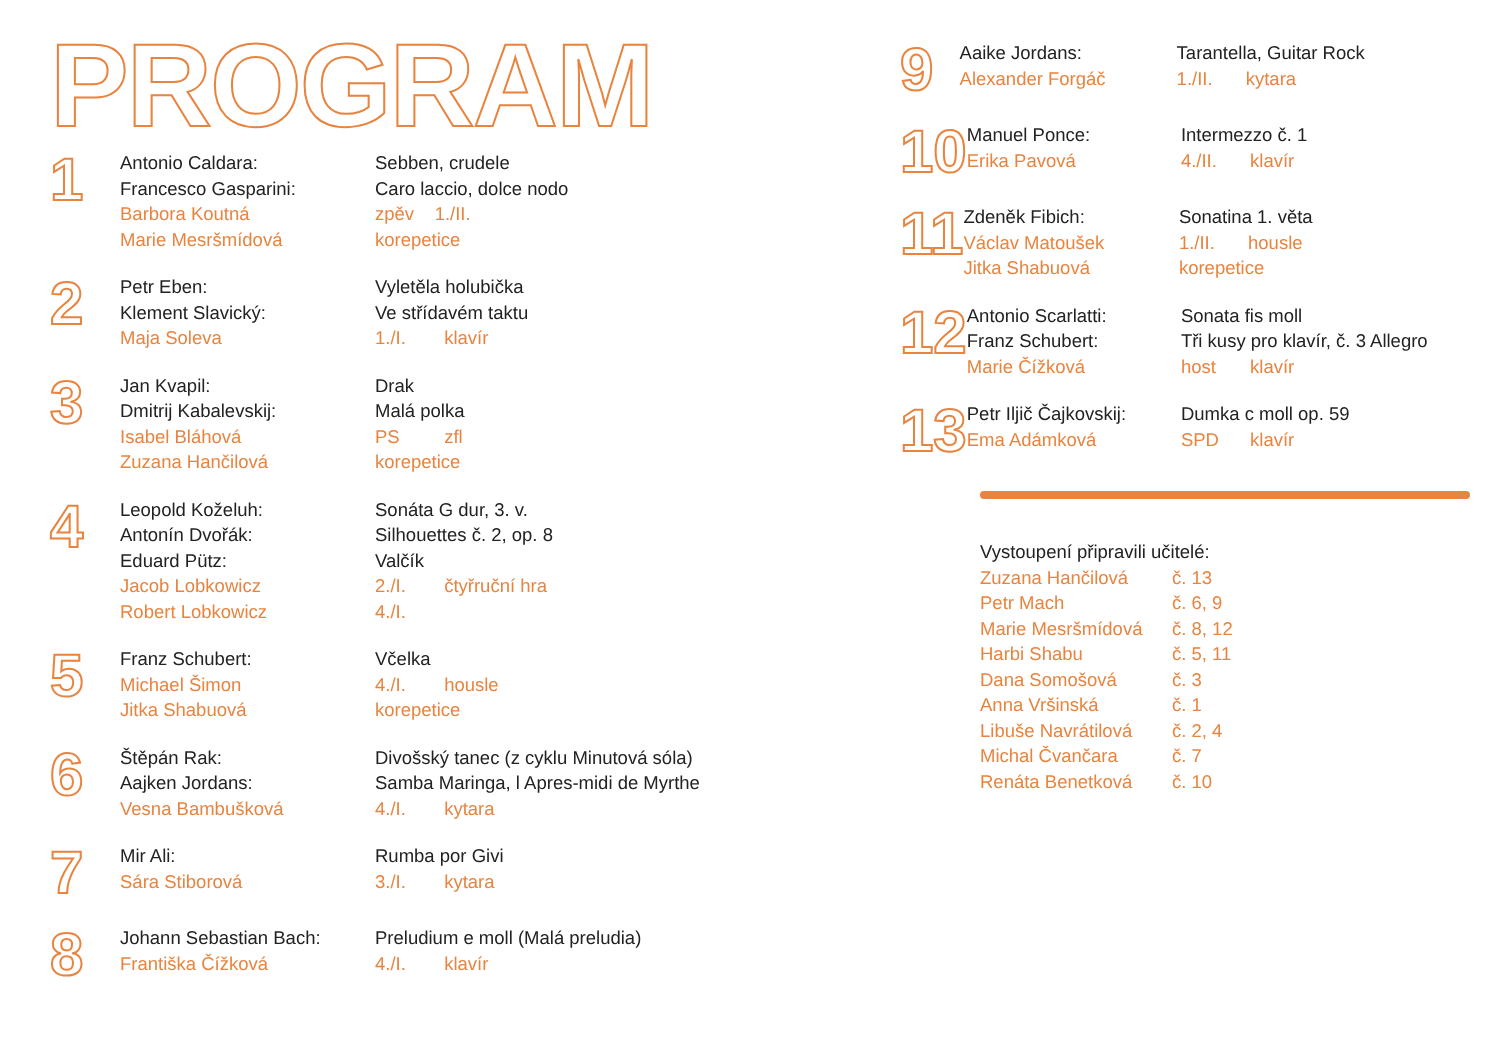PROGRAM
1
Antonio Caldara:
Francesco Gasparini:
Barbora Koutná
Marie Mesršmídová
Sebben, crudele
Caro laccio, dolce nodo
zpěv 1./II.
korepetice
2
Petr Eben:
Klement Slavický:
Maja Soleva
Vyletěla holubička
Ve střídavém taktu
1./I. klavír
3
Jan Kvapil:
Dmitrij Kabalevskij:
Isabel Bláhová
Zuzana Hančilová
Drak
Malá polka
PS zfl
korepetice
4
Leopold Koželuh:
Antonín Dvořák:
Eduard Pütz:
Jacob Lobkowicz
Robert Lobkowicz
Sonáta G dur, 3. v.
Silhouettes č. 2, op. 8
Valčík
2./I. čtyřruční hra
4./I.
5
Franz Schubert:
Michael Šimon
Jitka Shabuová
Včelka
4./I. housle
korepetice
6
Štěpán Rak:
Aajken Jordans:
Vesna Bambušková
Divošský tanec (z cyklu Minutová sóla)
Samba Maringa, l Apres-midi de Myrthe
4./I. kytara
7
Mir Ali:
Sára Stiborová
Rumba por Givi
3./I. kytara
8
Johann Sebastian Bach:
Františka Čížková
Preludium e moll (Malá preludia)
4./I. klavír
9
Aaike Jordans:
Alexander Forgáč
Tarantella, Guitar Rock
1./II. kytara
10
Manuel Ponce:
Erika Pavová
Intermezzo č. 1
4./II. klavír
11
Zdeněk Fibich:
Václav Matoušek
Jitka Shabuová
Sonatina 1. věta
1./II. housle
korepetice
12
Antonio Scarlatti:
Franz Schubert:
Marie Čížková
Sonata fis moll
Tři kusy pro klavír, č. 3 Allegro
host klavír
13
Petr Iljič Čajkovskij:
Ema Adámková
Dumka c moll op. 59
SPD klavír
Vystoupení připravili učitelé:
Zuzana Hančilová č. 13
Petr Mach č. 6, 9
Marie Mesršmídová č. 8, 12
Harbi Shabu č. 5, 11
Dana Somošová č. 3
Anna Vršinská č. 1
Libuše Navrátilová č. 2, 4
Michal Čvančara č. 7
Renáta Benetková č. 10